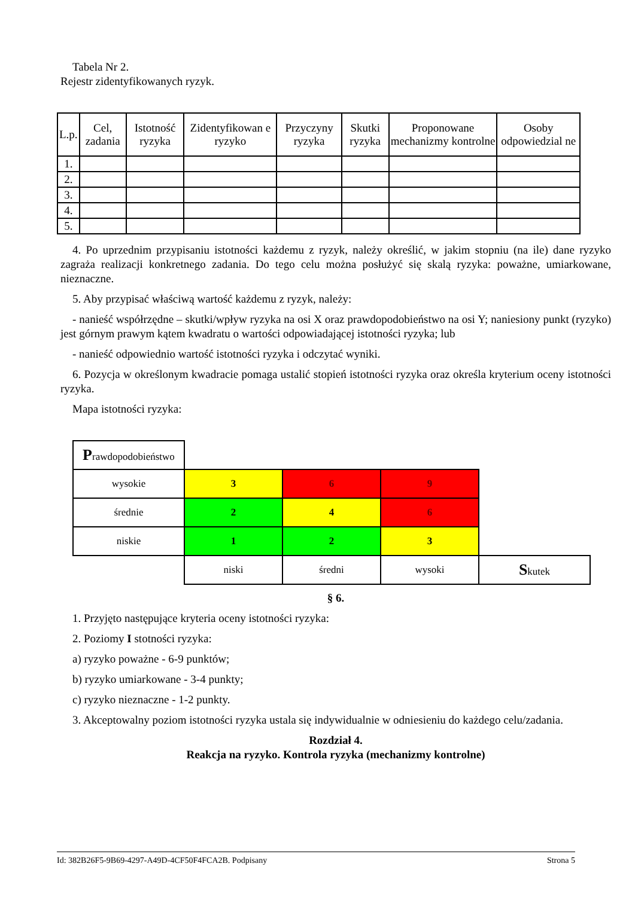Tabela Nr 2.
Rejestr zidentyfikowanych ryzyk.
| L.p. | Cel, zadania | Istotność ryzyka | Zidentyfikowan e ryzyko | Przyczyny ryzyka | Skutki ryzyka | Proponowane mechanizmy kontrolne | Osoby odpowiedzial ne |
| --- | --- | --- | --- | --- | --- | --- | --- |
| 1. | | | | | | | |
| 2. | | | | | | | |
| 3. | | | | | | | |
| 4. | | | | | | | |
| 5. | | | | | | | |
4. Po uprzednim przypisaniu istotności każdemu z ryzyk, należy określić, w jakim stopniu (na ile) dane ryzyko zagraża realizacji konkretnego zadania. Do tego celu można posłużyć się skalą ryzyka: poważne, umiarkowane, nieznaczne.
5. Aby przypisać właściwą wartość każdemu z ryzyk, należy:
- nanieść współrzędne – skutki/wpływ ryzyka na osi X oraz prawdopodobieństwo na osi Y; naniesiony punkt (ryzyko) jest górnym prawym kątem kwadratu o wartości odpowiadającej istotności ryzyka; lub
- nanieść odpowiednio wartość istotności ryzyka i odczytać wyniki.
6. Pozycja w określonym kwadracie pomaga ustalić stopień istotności ryzyka oraz określa kryterium oceny istotności ryzyka.
Mapa istotności ryzyka:
| P rawdopodobieństwo | | | | |
| wysokie | 3 | 6 | 9 | |
| średnie | 2 | 4 | 6 | |
| niskie | 1 | 2 | 3 | |
| | niski | średni | wysoki | S kutek |
§ 6.
1. Przyjęto następujące kryteria oceny istotności ryzyka:
2. Poziomy I stotności ryzyka:
a) ryzyko poważne - 6-9 punktów;
b) ryzyko umiarkowane - 3-4 punkty;
c) ryzyko nieznaczne - 1-2 punkty.
3. Akceptowalny poziom istotności ryzyka ustala się indywidualnie w odniesieniu do każdego celu/zadania.
Rozdział 4.
Reakcja na ryzyko. Kontrola ryzyka (mechanizmy kontrolne)
Id: 382B26F5-9B69-4297-A49D-4CF50F4FCA2B. Podpisany Strona 5